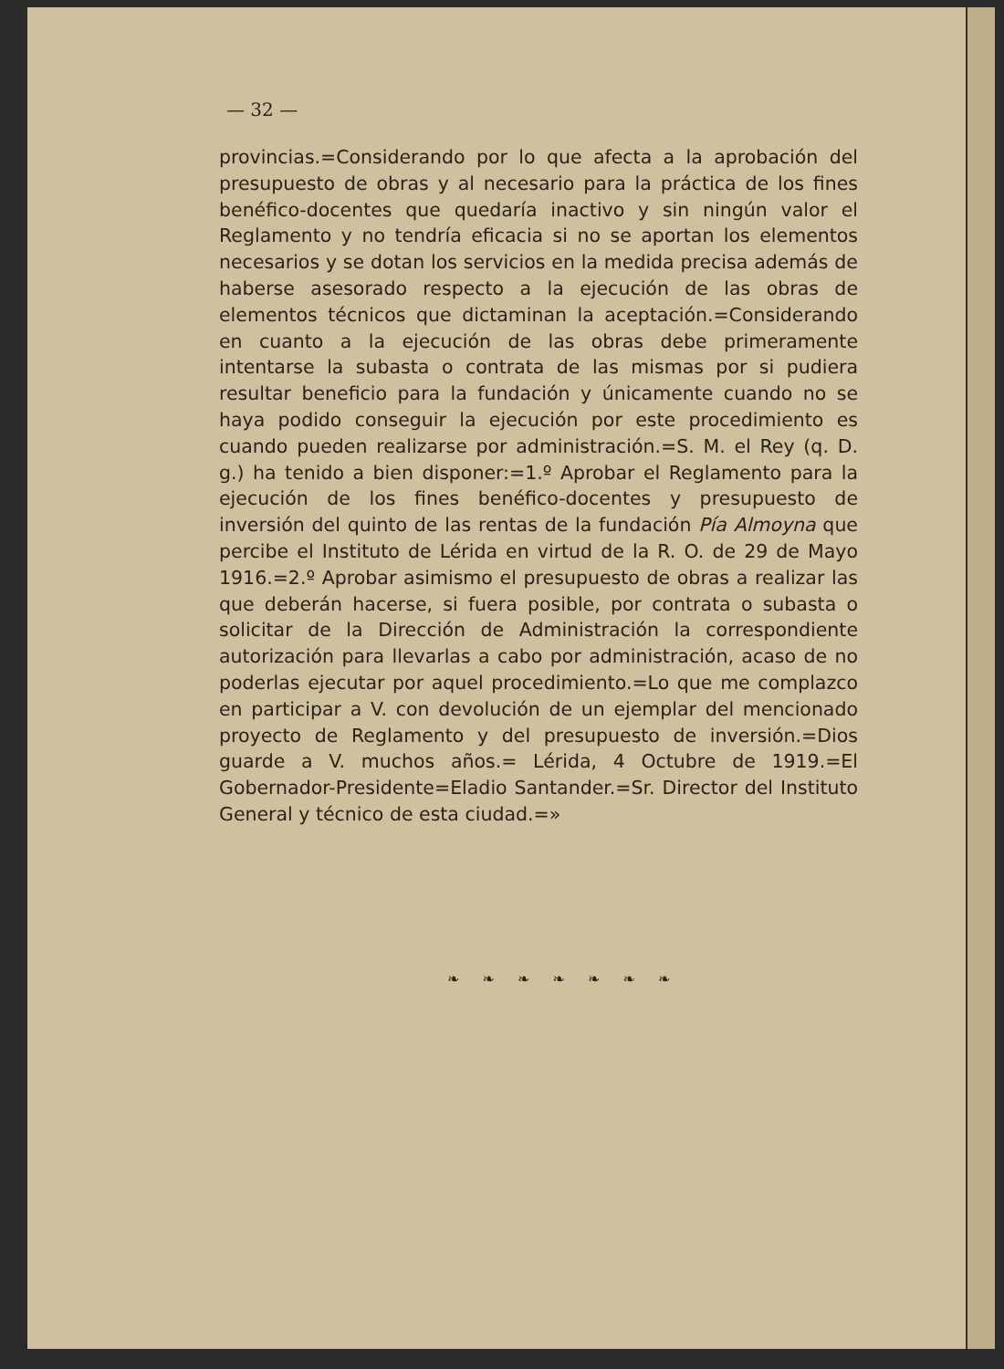— 32 —
provincias.=Considerando por lo que afecta a la aprobación del presupuesto de obras y al necesario para la práctica de los fines benéfico-docentes que quedaría inactivo y sin ningún valor el Reglamento y no tendría eficacia si no se aportan los elementos necesarios y se dotan los servicios en la medida precisa además de haberse asesorado respecto a la ejecución de las obras de elementos técnicos que dictaminan la aceptación.=Considerando en cuanto a la ejecución de las obras debe primeramente intentarse la subasta o contrata de las mismas por si pudiera resultar beneficio para la fundación y únicamente cuando no se haya podido conseguir la ejecución por este procedimiento es cuando pueden realizarse por administración.=S. M. el Rey (q. D. g.) ha tenido a bien disponer:=1.º Aprobar el Reglamento para la ejecución de los fines benéfico-docentes y presupuesto de inversión del quinto de las rentas de la fundación Pía Almoyna que percibe el Instituto de Lérida en virtud de la R. O. de 29 de Mayo 1916.=2.º Aprobar asimismo el presupuesto de obras a realizar las que deberán hacerse, si fuera posible, por contrata o subasta o solicitar de la Dirección de Administración la correspondiente autorización para llevarlas a cabo por administración, acaso de no poderlas ejecutar por aquel procedimiento.=Lo que me complazco en participar a V. con devolución de un ejemplar del mencionado proyecto de Reglamento y del presupuesto de inversión.=Dios guarde a V. muchos años.= Lérida, 4 Octubre de 1919.=El Gobernador-Presidente=Eladio Santander.=Sr. Director del Instituto General y técnico de esta ciudad.=»
❧ ❧ ❧ ❧ ❧ ❧ ❧